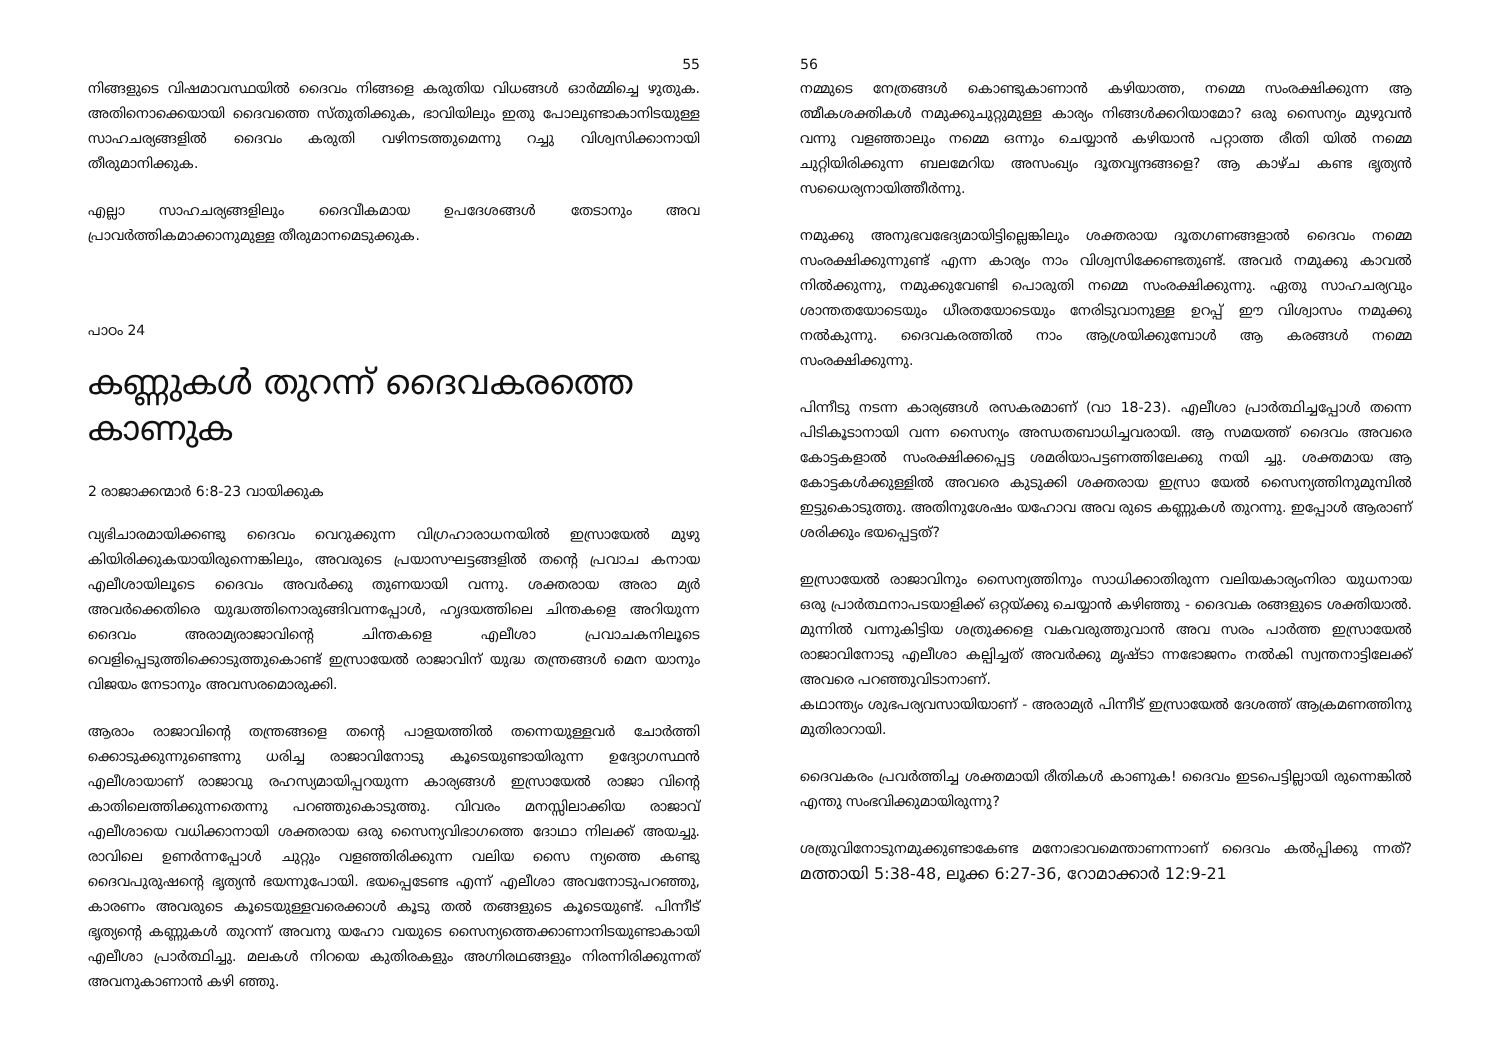55
നിങ്ങളുടെ വിഷമാവസ്ഥയിൽ ദൈവം നിങ്ങളെ കരുതിയ വിധങ്ങൾ ഓർമ്മിച്ചെ ഴുതുക. അതിനൊക്കെയായി ദൈവത്തെ സ്തുതിക്കുക, ഭാവിയിലും ഇതു പോലുണ്ടാകാനിടയുള്ള സാഹചര്യങ്ങളിൽ ദൈവം കരുതി വഴിനടത്തുമെന്നു റച്ചു വിശ്വസിക്കാനായി തീരുമാനിക്കുക.
എല്ലാ സാഹചര്യങ്ങളിലും ദൈവീകമായ ഉപദേശങ്ങൾ തേടാനും അവ പ്രാവർത്തികമാക്കാനുമുള്ള തീരുമാനമെടുക്കുക.
പാഠം 24
കണ്ണുകൾ തുറന്ന് ദൈവകരത്തെ കാണുക
2 രാജാക്കന്മാർ 6:8-23 വായിക്കുക
വ്യഭിചാരമായിക്കണ്ടു ദൈവം വെറുക്കുന്ന വിഗ്രഹാരാധനയിൽ ഇസ്രായേൽ മുഴു കിയിരിക്കുകയായിരുന്നെങ്കിലും, അവരുടെ പ്രയാസഘട്ടങ്ങളിൽ തന്റെ പ്രവാച കനായ എലീശായിലൂടെ ദൈവം അവർക്കു തുണയായി വന്നു. ശക്തരായ അരാ മ്യർ അവർക്കെതിരെ യുദ്ധത്തിനൊരുങ്ങിവന്നപ്പോൾ, ഹൃദയത്തിലെ ചിന്തകളെ അറിയുന്ന ദൈവം അരാമ്യരാജാവിന്റെ ചിന്തകളെ എലീശാ പ്രവാചകനിലൂടെ വെളിപ്പെടുത്തിക്കൊടുത്തുകൊണ്ട് ഇസ്രായേൽ രാജാവിന് യുദ്ധ തന്ത്രങ്ങൾ മെന യാനും വിജയം നേടാനും അവസരമൊരുക്കി.
ആരാം രാജാവിന്റെ തന്ത്രങ്ങളെ തന്റെ പാളയത്തിൽ തന്നെയുള്ളവർ ചോർത്തി ക്കൊടുക്കുന്നുണ്ടെന്നു ധരിച്ച രാജാവിനോടു കൂടെയുണ്ടായിരുന്ന ഉദ്യോഗസ്ഥൻ എലീശായാണ് രാജാവു രഹസ്യമായിപ്പറയുന്ന കാര്യങ്ങൾ ഇസ്രായേൽ രാജാ വിന്റെ കാതിലെത്തിക്കുന്നതെന്നു പറഞ്ഞുകൊടുത്തു. വിവരം മനസ്സിലാക്കിയ രാജാവ് എലീശായെ വധിക്കാനായി ശക്തരായ ഒരു സൈന്യവിഭാഗത്തെ ദോഥാ നിലക്ക് അയച്ചു. രാവിലെ ഉണർന്നപ്പോൾ ചുറ്റും വളഞ്ഞിരിക്കുന്ന വലിയ സൈ ന്യത്തെ കണ്ടു ദൈവപുരുഷന്റെ ഭൃത്യൻ ഭയന്നുപോയി. ഭയപ്പെടേണ്ട എന്ന് എലീശാ അവനോടുപറഞ്ഞു, കാരണം അവരുടെ കൂടെയുള്ളവരെക്കാൾ കൂടു തൽ തങ്ങളുടെ കൂടെയുണ്ട്. പിന്നീട് ഭൃത്യന്റെ കണ്ണുകൾ തുറന്ന് അവനു യഹോ വയുടെ സൈന്യത്തെക്കാണാനിടയുണ്ടാകായി എലീശാ പ്രാർത്ഥിച്ചു. മലകൾ നിറയെ കുതിരകളും അഗ്നിരഥങ്ങളും നിരന്നിരിക്കുന്നത് അവനുകാണാൻ കഴി ഞ്ഞു.
56
നമ്മുടെ നേത്രങ്ങൾ കൊണ്ടുകാണാൻ കഴിയാത്ത, നമ്മെ സംരക്ഷിക്കുന്ന ആ ത്മീകശക്തികൾ നമുക്കുചുറ്റുമുള്ള കാര്യം നിങ്ങൾക്കറിയാമോ? ഒരു സൈന്യം മുഴുവൻ വന്നു വളഞ്ഞാലും നമ്മെ ഒന്നും ചെയ്യാൻ കഴിയാൻ പറ്റാത്ത രീതി യിൽ നമ്മെ ചുറ്റിയിരിക്കുന്ന ബലമേറിയ അസംഖ്യം ദൂതവൃന്ദങ്ങളെ? ആ കാഴ്ച കണ്ട ഭൃത്യൻ സധൈര്യനായിത്തീർന്നു.
നമുക്കു അനുഭവഭേദ്യമായിട്ടില്ലെങ്കിലും ശക്തരായ ദൂതഗണങ്ങളാൽ ദൈവം നമ്മെ സംരക്ഷിക്കുന്നുണ്ട് എന്ന കാര്യം നാം വിശ്വസിക്കേണ്ടതുണ്ട്. അവർ നമുക്കു കാവൽ നിൽക്കുന്നു, നമുക്കുവേണ്ടി പൊരുതി നമ്മെ സംരക്ഷിക്കുന്നു. ഏതു സാഹചര്യവും ശാന്തതയോടെയും ധീരതയോടെയും നേരിടുവാനുള്ള ഉറപ്പ് ഈ വിശ്വാസം നമുക്കു നൽകുന്നു. ദൈവകരത്തിൽ നാം ആശ്രയിക്കുമ്പോൾ ആ കരങ്ങൾ നമ്മെ സംരക്ഷിക്കുന്നു.
പിന്നീടു നടന്ന കാര്യങ്ങൾ രസകരമാണ് (വാ 18-23). എലീശാ പ്രാർത്ഥിച്ചപ്പോൾ തന്നെ പിടികൂടാനായി വന്ന സൈന്യം അന്ധതബാധിച്ചവരായി. ആ സമയത്ത് ദൈവം അവരെ കോട്ടകളാൽ സംരക്ഷിക്കപ്പെട്ട ശമരിയാപട്ടണത്തിലേക്കു നയി ച്ചു. ശക്തമായ ആ കോട്ടകൾക്കുള്ളിൽ അവരെ കുടുക്കി ശക്തരായ ഇസ്രാ യേൽ സൈന്യത്തിനുമുമ്പിൽ ഇട്ടുകൊടുത്തു. അതിനുശേഷം യഹോവ അവ രുടെ കണ്ണുകൾ തുറന്നു. ഇപ്പോൾ ആരാണ് ശരിക്കും ഭയപ്പെട്ടത്?
ഇസ്രായേൽ രാജാവിനും സൈന്യത്തിനും സാധിക്കാതിരുന്ന വലിയകാര്യംനിരാ യുധനായ ഒരു പ്രാർത്ഥനാപടയാളിക്ക് ഒറ്റയ്ക്കു ചെയ്യാൻ കഴിഞ്ഞു - ദൈവക രങ്ങളുടെ ശക്തിയാൽ. മുന്നിൽ വന്നുകിട്ടിയ ശത്രുക്കളെ വകവരുത്തുവാൻ അവ സരം പാർത്ത ഇസ്രായേൽ രാജാവിനോടു എലീശാ കല്പിച്ചത് അവർക്കു മൃഷ്ടാ ന്നഭോജനം നൽകി സ്വന്തനാട്ടിലേക്ക് അവരെ പറഞ്ഞുവിടാനാണ്.
കഥാന്ത്യം ശുഭപര്യവസായിയാണ് - അരാമ്യർ പിന്നീട് ഇസ്രായേൽ ദേശത്ത് ആക്രമണത്തിനു മുതിരാറായി.
ദൈവകരം പ്രവർത്തിച്ച ശക്തമായി രീതികൾ കാണുക! ദൈവം ഇടപെട്ടില്ലായി രുന്നെങ്കിൽ എന്തു സംഭവിക്കുമായിരുന്നു?
ശത്രുവിനോടുനമുക്കുണ്ടാകേണ്ട മനോഭാവമെന്താണന്നാണ് ദൈവം കൽപ്പിക്കു ന്നത്? മത്തായി 5:38-48, ലൂക്ക 6:27-36, റോമാക്കാർ 12:9-21